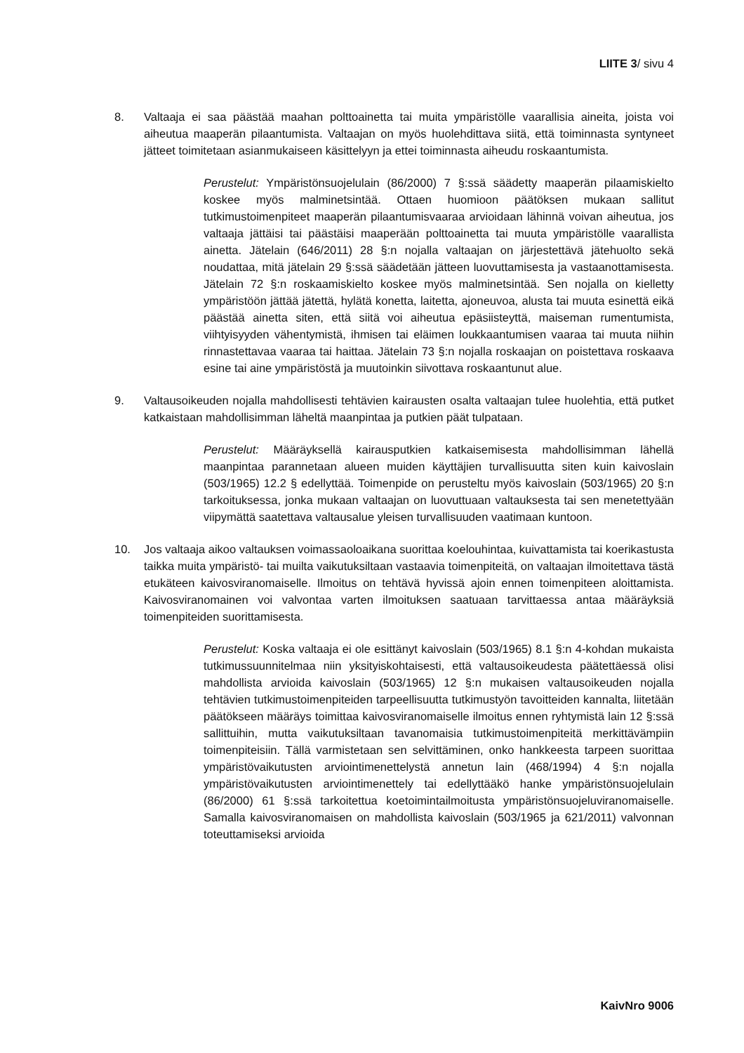LIITE 3/ sivu 4
8. Valtaaja ei saa päästää maahan polttoainetta tai muita ympäristölle vaarallisia aineita, joista voi aiheutua maaperän pilaantumista. Valtaajan on myös huolehdittava siitä, että toiminnasta syntyneet jätteet toimitetaan asianmukaiseen käsittelyyn ja ettei toiminnasta aiheudu roskaantumista.
Perustelut: Ympäristönsuojelulain (86/2000) 7 §:ssä säädetty maaperän pilaamiskielto koskee myös malminetsintää. Ottaen huomioon päätöksen mukaan sallitut tutkimustoimenpiteet maaperän pilaantumisvaaraa arvioidaan lähinnä voivan aiheutua, jos valtaaja jättäisi tai päästäisi maaperään polttoainetta tai muuta ympäristölle vaarallista ainetta. Jätelain (646/2011) 28 §:n nojalla valtaajan on järjestettävä jätehuolto sekä noudattaa, mitä jätelain 29 §:ssä säädetään jätteen luovuttamisesta ja vastaanottamisesta. Jätelain 72 §:n roskaamiskielto koskee myös malminetsintää. Sen nojalla on kielletty ympäristöön jättää jätettä, hylätä konetta, laitetta, ajoneuvoa, alusta tai muuta esinettä eikä päästää ainetta siten, että siitä voi aiheutua epäsiisteyttä, maiseman rumentumista, viihtyisyyden vähentymistä, ihmisen tai eläimen loukkaantumisen vaaraa tai muuta niihin rinnastettavaa vaaraa tai haittaa. Jätelain 73 §:n nojalla roskaajan on poistettava roskaava esine tai aine ympäristöstä ja muutoinkin siivottava roskaantunut alue.
9. Valtausoikeuden nojalla mahdollisesti tehtävien kairausten osalta valtaajan tulee huolehtia, että putket katkaistaan mahdollisimman läheltä maanpintaa ja putkien päät tulpataan.
Perustelut: Määräyksellä kairausputkien katkaisemisesta mahdollisimman lähellä maanpintaa parannetaan alueen muiden käyttäjien turvallisuutta siten kuin kaivoslain (503/1965) 12.2 § edellyttää. Toimenpide on perusteltu myös kaivoslain (503/1965) 20 §:n tarkoituksessa, jonka mukaan valtaajan on luovuttuaan valtauksesta tai sen menetettyään viipymättä saatettava valtausalue yleisen turvallisuuden vaatimaan kuntoon.
10. Jos valtaaja aikoo valtauksen voimassaoloaikana suorittaa koelouhintaa, kuivattamista tai koerikastusta taikka muita ympäristö- tai muilta vaikutuksiltaan vastaavia toimenpiteitä, on valtaajan ilmoitettava tästä etukäteen kaivosviranomaiselle. Ilmoitus on tehtävä hyvissä ajoin ennen toimenpiteen aloittamista. Kaivosviranomainen voi valvontaa varten ilmoituksen saatuaan tarvittaessa antaa määräyksiä toimenpiteiden suorittamisesta.
Perustelut: Koska valtaaja ei ole esittänyt kaivoslain (503/1965) 8.1 §:n 4-kohdan mukaista tutkimussuunnitelmaa niin yksityiskohtaisesti, että valtausoikeudesta päätettäessä olisi mahdollista arvioida kaivoslain (503/1965) 12 §:n mukaisen valtausoikeuden nojalla tehtävien tutkimustoimenpiteiden tarpeellisuutta tutkimustyön tavoitteiden kannalta, liitetään päätökseen määräys toimittaa kaivosviranomaiselle ilmoitus ennen ryhtymistä lain 12 §:ssä sallittuihin, mutta vaikutuksiltaan tavanomaisia tutkimustoimenpiteitä merkittävämpiin toimenpiteisiin. Tällä varmistetaan sen selvittäminen, onko hankkeesta tarpeen suorittaa ympäristövaikutusten arviointimenettelystä annetun lain (468/1994) 4 §:n nojalla ympäristövaikutusten arviointimenettely tai edellyttääkö hanke ympäristönsuojelulain (86/2000) 61 §:ssä tarkoitettua koetoimintailmoitusta ympäristönsuojeluviranomaiselle. Samalla kaivosviranomaisen on mahdollista kaivoslain (503/1965 ja 621/2011) valvonnan toteuttamiseksi arvioida
KaivNro 9006